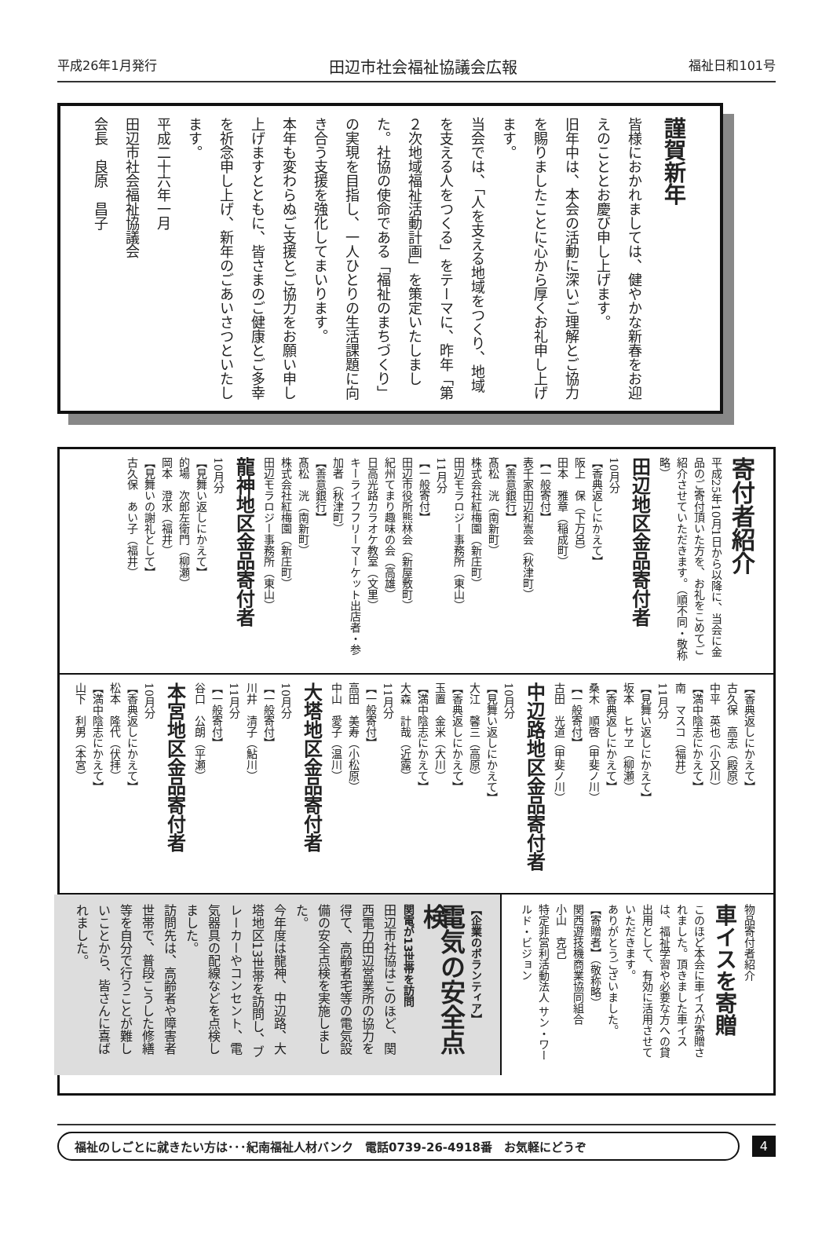平成26年1月発行 田辺市社会福祉協議会広報 福祉日和101号
謹賀新年
皆様におかれましては、健やかな新春をお迎えのこととお慶び申し上げます。
旧年中は、本会の活動に深いご理解とご協力を賜りましたことに心から厚くお礼申し上げます。
当会では、「人を支える地域をつくり、地域を支える人をつくる」をテーマに、昨年「第２次地域福祉活動計画」を策定いたしました。社協の使命である「福祉のまちづくり」の実現を目指し、一人ひとりの生活課題に向き合う支援を強化してまいります。
本年も変わらぬご支援とご協力をお願い申し上げますとともに、皆さまのご健康とご多幸を祈念申し上げ、新年のごあいさつといたします。
平成二十六年一月
田辺市社会福祉協議会
会長　良原　昌子
寄付者紹介
平成25年10月1日から以降に、当会に金品のご寄付頂いた方を、お礼をこめてご紹介させていただきます。（順不同・敬称略）
田辺地区金品寄付者
10月分
【香典返しにかえて】
阪上　保（下万呂）
田本　雅章（稲成町）
【一般寄付】
表千家田辺和嵩会（秋津町）
【善意銀行】
髙松　洸（南新町）
株式会社紅梅園（新庄町）
田辺モラロジー事務所（東山）
11月分
【一般寄付】
田辺市役所熊林会（新屋敷町）
紀州てまり趣味の会（高雄）
日高光路カラオケ教室（文里）
キーライフフリーマーケット出店者・参加者（秋津町）
【善意銀行】
髙松　洸（南新町）
株式会社紅梅園（新庄町）
田辺モラロジー事務所（東山）
龍神地区金品寄付者
10月分
【見舞い返しにかえて】
的場　次郎左衛門（柳瀬）
岡本　澄水（福井）
【見舞いの謝礼として】
古久保　あい子（福井）
【香典返しにかえて】
古久保　高志（殿原）
中平　英也（小又川）
【満中陰志にかえて】
南　マスコ（福井）
11月分
【見舞い返しにかえて】
坂本　ヒサヱ（柳瀬）
【香典返しにかえて】
桑木　順啓（甲斐ノ川）
【一般寄付】
古田　光道（甲斐ノ川）
中辺路地区金品寄付者
10月分
【見舞い返しにかえて】
大江　馨三（高原）
【香典返しにかえて】
玉置　金米（大川）
【満中陰志にかえて】
大森　計哉（近露）
11月分
【一般寄付】
高田　美寿（小松原）
中山　愛子（温川）
大塔地区金品寄付者
10月分
【一般寄付】
川井　清子（鮎川）
11月分
【一般寄付】
谷口　公朗（平瀬）
本宮地区金品寄付者
10月分
【香典返しにかえて】
松本　隆代（伏拝）
【満中陰志にかえて】
山下　利男（本宮）
物品寄付者紹介
車イスを寄贈
このほど本会に車イスが寄贈されました。頂きました車イスは、福祉学習や必要な方への貸出用として、有効に活用させていただきます。
ありがとうございました。
【寄贈者】（敬称略）
関西遊技機商業協同組合
小山　克己
特定非営利活動法人 サン・ワールド・ビジョン
【企業のボランティア】
電気の安全点検
関電が13世帯を訪問
田辺市社協はこのほど、関西電力田辺営業所の協力を得て、高齢者宅等の電気設備の安全点検を実施しました。
今年度は龍神、中辺路、大塔地区13世帯を訪問し、ブレーカーやコンセント、電気器具の配線などを点検しました。
訪問先は、高齢者や障害者世帯で、普段こうした修繕等を自分で行うことが難しいことから、皆さんに喜ばれました。
福祉のしごとに就きたい方は･･･紀南福祉人材バンク　電話0739-26-4918番　お気軽にどうぞ
4